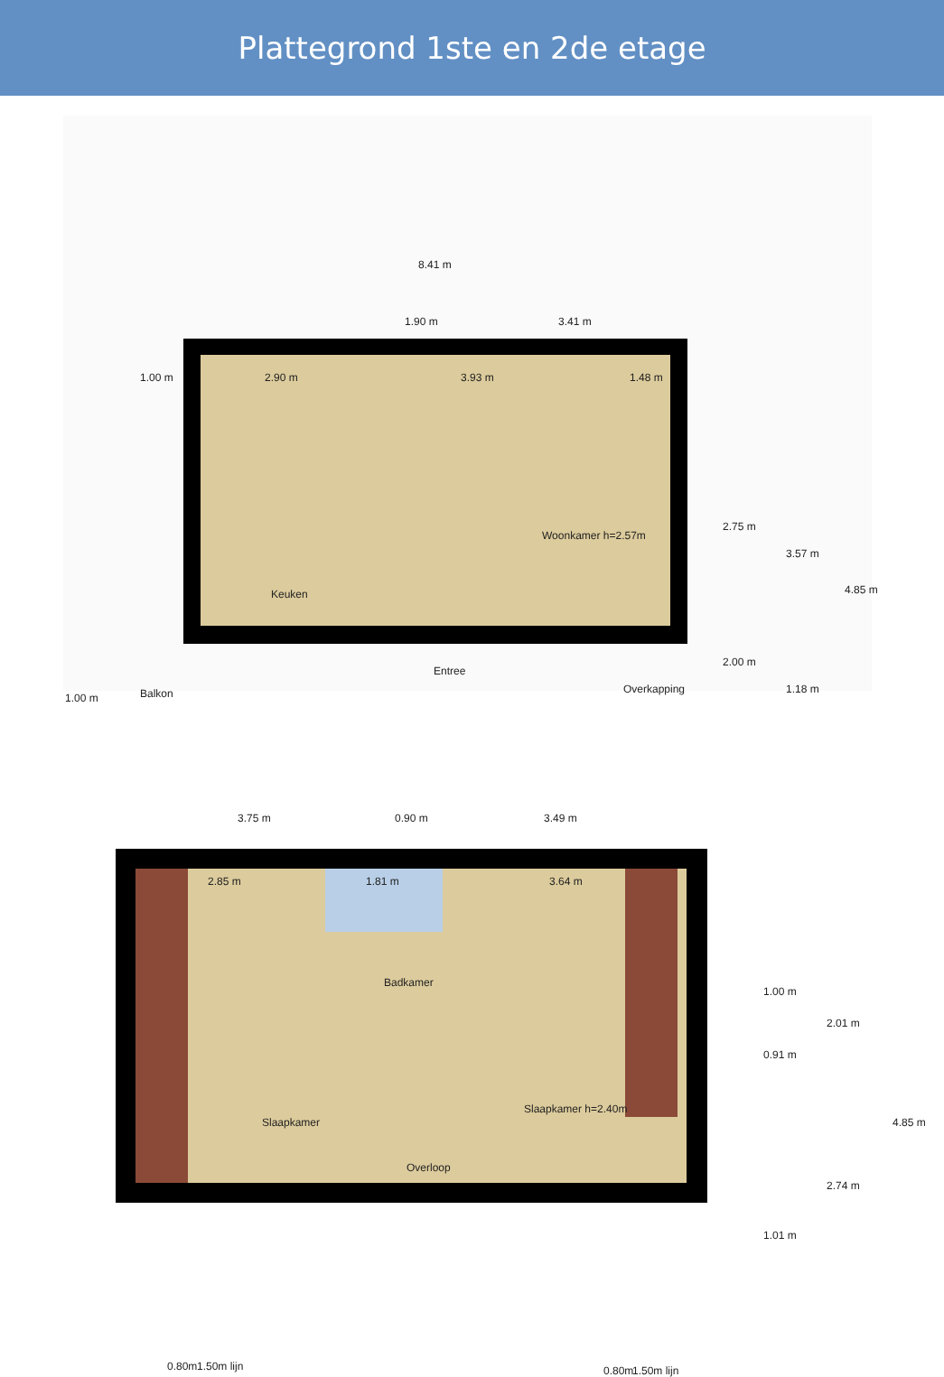Plattegrond 1ste en 2de etage
8.41 m
1.90 m 3.41 m
1.00 m 2.90 m 3.93 m 1.48 m
Woonkamer h=2.57m
Keuken
Entree
Balkon Overkapping
2.75 m
2.00 m
3.57 m
1.18 m
4.85 m
1.00 m
3.75 m 0.90 m 3.49 m
2.85 m 1.81 m 3.64 m
Badkamer
Slaapkamer
Slaapkamer h=2.40m
Overloop
1.00 m
0.91 m
1.01 m
2.01 m
2.74 m
4.85 m
0.80m 1.50m lijn 0.80m 1.50m lijn